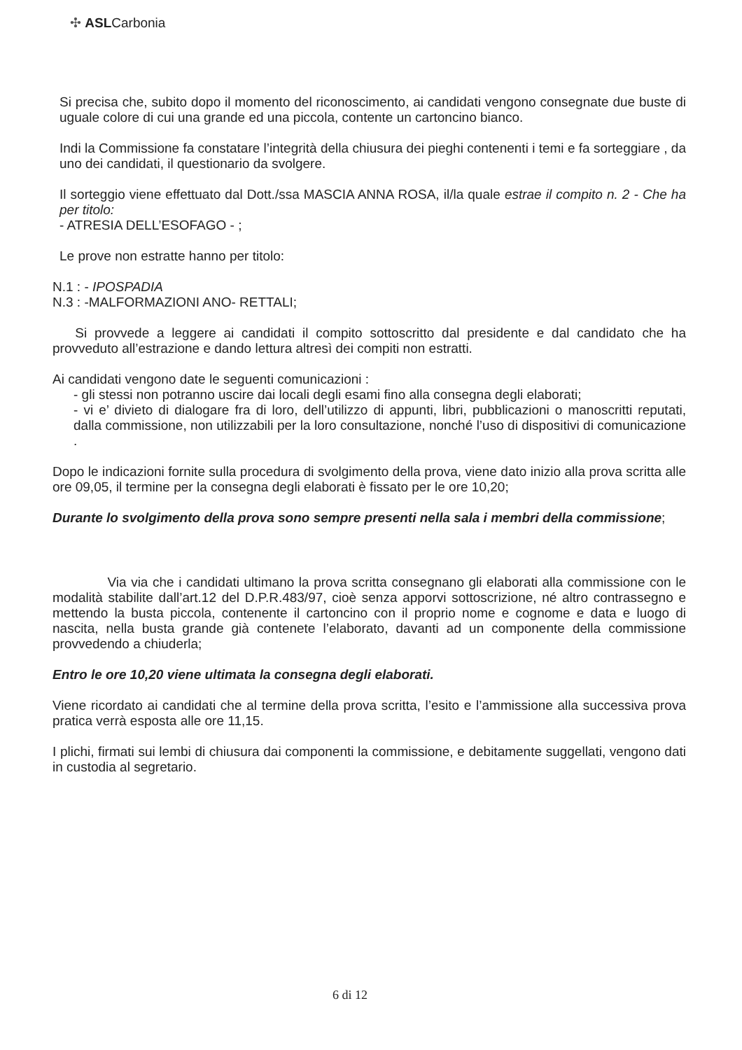✣ ASLCarbonia
Si precisa che, subito dopo il momento del riconoscimento, ai candidati vengono consegnate due buste di uguale colore di cui una grande ed una piccola, contente un cartoncino bianco.
Indi la Commissione fa constatare l’integrità della chiusura dei pieghi contenenti i temi e fa sorteggiare , da uno dei candidati, il questionario da svolgere.
Il sorteggio viene effettuato dal Dott./ssa MASCIA ANNA ROSA, il/la quale estrae il compito n. 2 - Che ha per titolo:
- ATRESIA DELL’ESOFAGO - ;
Le prove non estratte hanno per titolo:
N.1 : - IPOSPADIA
N.3 : -MALFORMAZIONI ANO- RETTALI;
Si provvede a leggere ai candidati il compito sottoscritto dal presidente e dal candidato che ha provveduto all’estrazione e dando lettura altresì dei compiti non estratti.
Ai candidati vengono date le seguenti comunicazioni :
- gli stessi non potranno uscire dai locali degli esami fino alla consegna degli elaborati;
- vi e’ divieto di dialogare fra di loro, dell’utilizzo di appunti, libri, pubblicazioni o manoscritti reputati, dalla commissione, non utilizzabili per la loro consultazione, nonché l’uso di dispositivi di comunicazione .
Dopo le indicazioni fornite sulla procedura di svolgimento della prova, viene dato inizio alla prova scritta alle ore 09,05, il termine per la consegna degli elaborati è fissato per le ore 10,20;
Durante lo svolgimento della prova sono sempre presenti nella sala i membri della commissione;
Via via che i candidati ultimano la prova scritta consegnano gli elaborati alla commissione con le modalità stabilite dall’art.12 del D.P.R.483/97, cioè senza apporvi sottoscrizione, né altro contrassegno e mettendo la busta piccola, contenente il cartoncino con il proprio nome e cognome e data e luogo di nascita, nella busta grande già contenete l’elaborato, davanti ad un componente della commissione provvedendo a chiuderla;
Entro le ore 10,20 viene ultimata la consegna degli elaborati.
Viene ricordato ai candidati che al termine della prova scritta, l’esito e l’ammissione alla successiva prova pratica verrà esposta alle ore 11,15.
I plichi, firmati sui lembi di chiusura dai componenti la commissione, e debitamente suggellati, vengono dati in custodia al segretario.
6 di 12